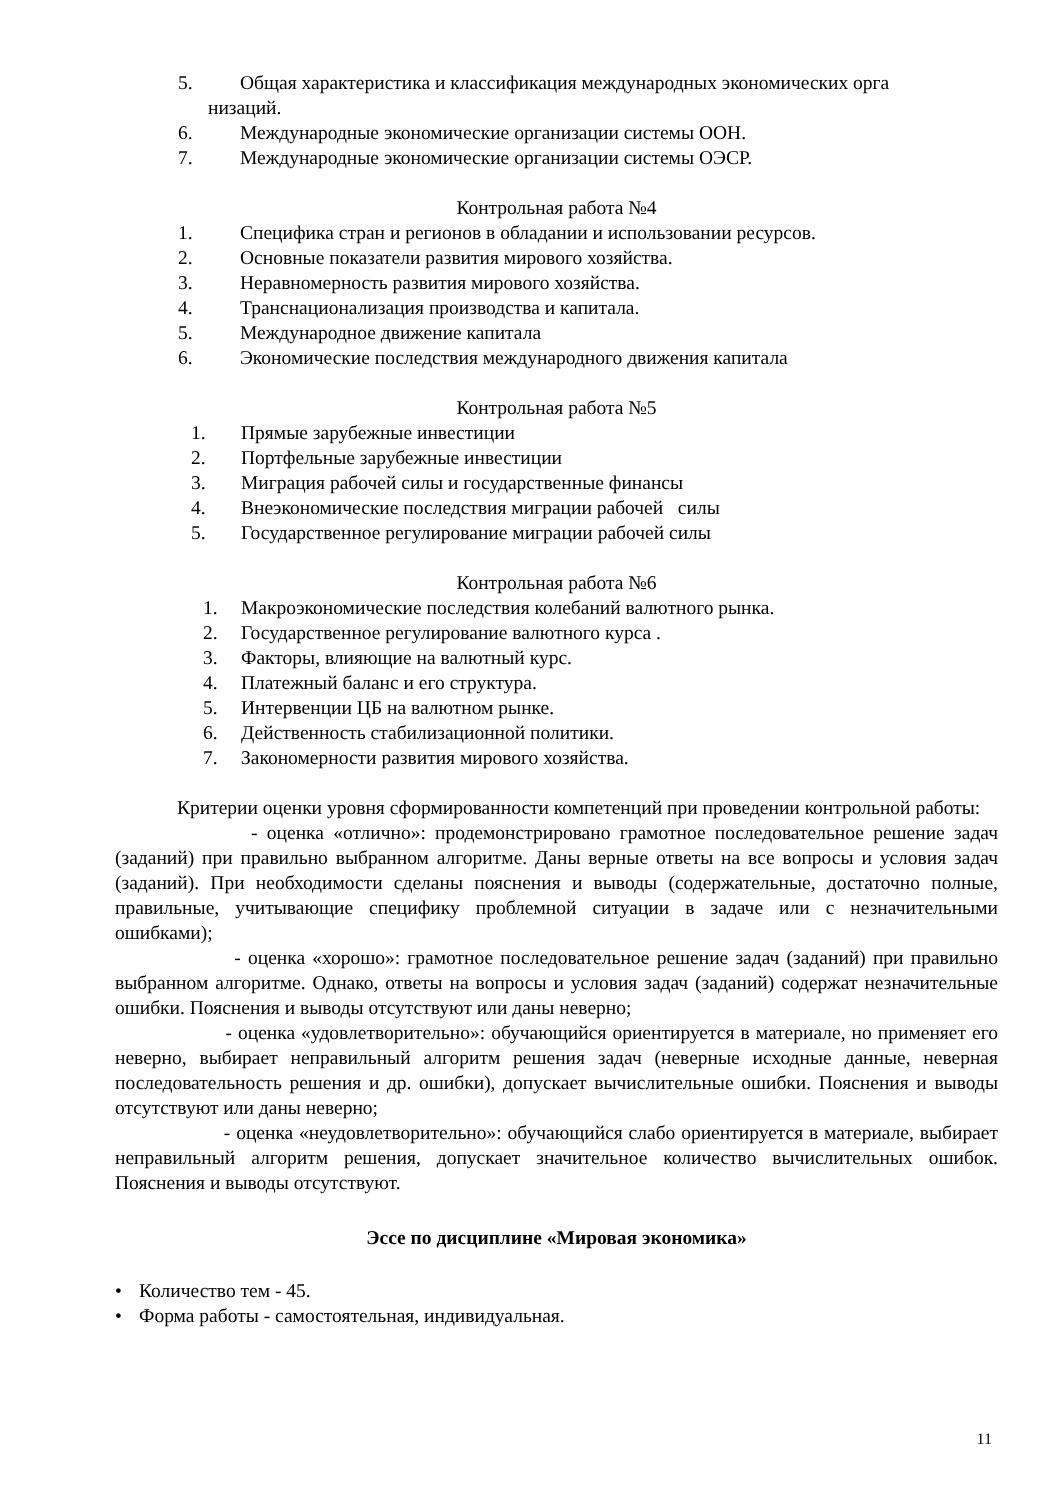5. Общая характеристика и классификация международных экономических орга
низаций.
6. Международные экономические организации системы ООН.
7. Международные экономические организации системы ОЭСР.
Контрольная работа №4
1. Специфика стран и регионов в обладании и использовании ресурсов.
2. Основные показатели развития мирового хозяйства.
3. Неравномерность развития мирового хозяйства.
4. Транснационализация производства и капитала.
5. Международное движение капитала
6. Экономические последствия международного движения капитала
Контрольная работа №5
1. Прямые зарубежные инвестиции
2. Портфельные зарубежные инвестиции
3. Миграция рабочей силы и государственные финансы
4. Внеэкономические последствия миграции рабочей силы
5. Государственное регулирование миграции рабочей силы
Контрольная работа №6
1. Макроэкономические последствия колебаний валютного рынка.
2. Государственное регулирование валютного курса .
3. Факторы, влияющие на валютный курс.
4. Платежный баланс и его структура.
5. Интервенции ЦБ на валютном рынке.
6. Действенность стабилизационной политики.
7. Закономерности развития мирового хозяйства.
Критерии оценки уровня сформированности компетенций при проведении контрольной работы:
- оценка «отлично»: продемонстрировано грамотное последовательное решение задач (заданий) при правильно выбранном алгоритме. Даны верные ответы на все вопросы и условия задач (заданий). При необходимости сделаны пояснения и выводы (содержательные, достаточно полные, правильные, учитывающие специфику проблемной ситуации в задаче или с незначительными ошибками);
- оценка «хорошо»: грамотное последовательное решение задач (заданий) при правильно выбранном алгоритме. Однако, ответы на вопросы и условия задач (заданий) содержат незначительные ошибки. Пояснения и выводы отсутствуют или даны неверно;
- оценка «удовлетворительно»: обучающийся ориентируется в материале, но применяет его неверно, выбирает неправильный алгоритм решения задач (неверные исходные данные, неверная последовательность решения и др. ошибки), допускает вычислительные ошибки. Пояснения и выводы отсутствуют или даны неверно;
- оценка «неудовлетворительно»: обучающийся слабо ориентируется в материале, выбирает неправильный алгоритм решения, допускает значительное количество вычислительных ошибок. Пояснения и выводы отсутствуют.
Эссе по дисциплине «Мировая экономика»
• Количество тем - 45.
• Форма работы - самостоятельная, индивидуальная.
11